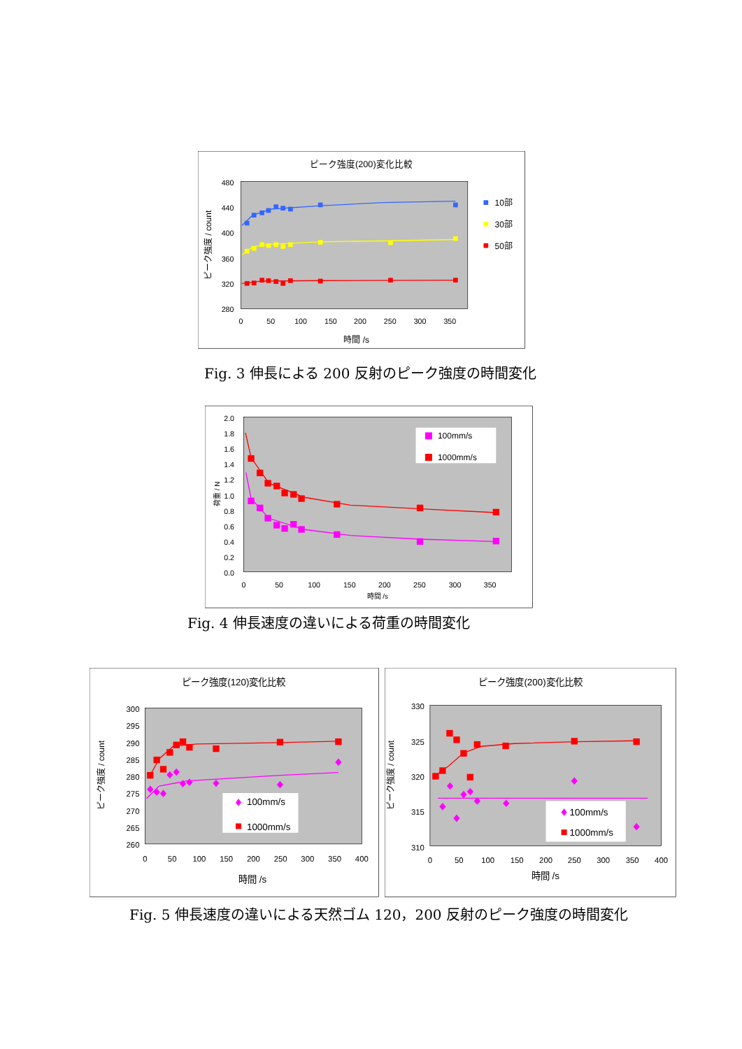ピーク強度(200)変化比較
480
440
400
360
320
280
0
50
100
150
200
250
300
350
時間 /s
ピーク強度 / count
10部
30部
50部
Fig. 3 伸長による 200 反射のピーク強度の時間変化
2.0
1.8
1.6
1.4
1.2
1.0
0.8
0.6
0.4
0.2
0.0
0
50
100
150
200
250
300
350
時間 /s
荷重 / N
100mm/s
1000mm/s
Fig. 4 伸長速度の違いによる荷重の時間変化
ピーク強度(120)変化比較
300
295
290
285
280
275
270
265
260
0
50
100
150
200
250
300
350
400
時間 /s
ピーク強度 / count
100mm/s
1000mm/s
ピーク強度(200)変化比較
330
325
320
315
310
0
50
100
150
200
250
300
350
400
時間 /s
ピーク強度 / count
100mm/s
1000mm/s
Fig. 5 伸長速度の違いによる天然ゴム 120，200 反射のピーク強度の時間変化